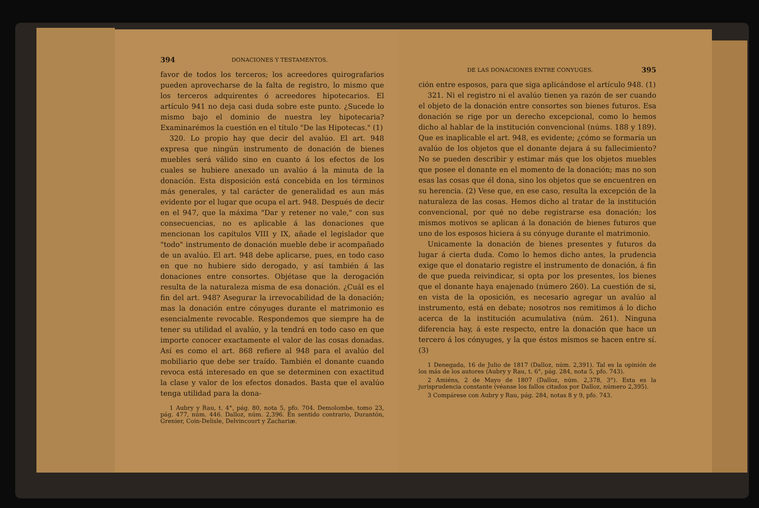394 DONACIONES Y TESTAMENTOS.
favor de todos los terceros; los acreedores quirografarios pueden aprovecharse de la falta de registro, lo mismo que los terceros adquirentes ó acreedores hipotecarios. El artículo 941 no deja casi duda sobre este punto. ¿Sucede lo mismo bajo el dominio de nuestra ley hipotecaria? Examinarémos la cuestión en el título "De las Hipotecas." (1)
320. Lo propio hay que decir del avalúo. El art. 948 expresa que ningún instrumento de donación de bienes muebles será válido sino en cuanto á los efectos de los cuales se hubiere anexado un avalúo á la minuta de la donación. Esta disposición está concebida en los términos más generales, y tal carácter de generalidad es aun más evidente por el lugar que ocupa el art. 948. Después de decir en el 947, que la máxima "Dar y retener no vale," con sus consecuencias, no es aplicable á las donaciones que mencionan los capítulos VIII y IX, añade el legislador que "todo" instrumento de donación mueble debe ir acompañado de un avalúo. El art. 948 debe aplicarse, pues, en todo caso en que no hubiere sido derogado, y así también á las donaciones entre consortes. Objétase que la derogación resulta de la naturaleza misma de esa donación. ¿Cuál es el fin del art. 948? Asegurar la irrevocabilidad de la donación; mas la donación entre cónyuges durante el matrimonio es esencialmente revocable. Respondemos que siempre ha de tener su utilidad el avalúo, y la tendrá en todo caso en que importe conocer exactamente el valor de las cosas donadas. Así es como el art. 868 refiere al 948 para el avalúo del mobiliario que debe ser traído. También el donante cuando revoca está interesado en que se determinen con exactitud la clase y valor de los efectos donados. Basta que el avalúo tenga utilidad para la dona-
1 Aubry y Rau, t. 4°, pág. 80, nota 5, pfo. 704. Demolombe, tomo 23, pág. 477, núm. 446. Dalloz, núm. 2,396. En sentido contrario, Durantón, Grenier, Coin-Delisle, Delvincourt y Zachariæ.
DE LAS DONACIONES ENTRE CONYUGES. 395
ción entre esposos, para que siga aplicándose el artículo 948. (1)
321. Ni el registro ni el avalúo tienen ya razón de ser cuando el objeto de la donación entre consortes son bienes futuros. Esa donación se rige por un derecho excepcional, como lo hemos dicho al hablar de la institución convencional (núms. 188 y 189). Que es inaplicable el art. 948, es evidente; ¿cómo se formaría un avalúo de los objetos que el donante dejara á su fallecimiento? No se pueden describir y estimar más que los objetos muebles que posee el donante en el momento de la donación; mas no son esas las cosas que él dona, sino los objetos que se encuentren en su herencia. (2) Vese que, en ese caso, resulta la excepción de la naturaleza de las cosas. Hemos dicho al tratar de la institución convencional, por qué no debe registrarse esa donación; los mismos motivos se aplican á la donación de bienes futuros que uno de los esposos hiciera á su cónyuge durante el matrimonio.
Unicamente la donación de bienes presentes y futuros da lugar á cierta duda. Como lo hemos dicho antes, la prudencia exige que el donatario registre el instrumento de donación, á fin de que pueda reivindicar, si opta por los presentes, los bienes que el donante haya enajenado (número 260). La cuestión de si, en vista de la oposición, es necesario agregar un avalúo al instrumento, está en debate; nosotros nos remitimos á lo dicho acerca de la institución acumulativa (núm. 261). Ninguna diferencia hay, á este respecto, entre la donación que hace un tercero á los cónyuges, y la que éstos mismos se hacen entre sí. (3)
1 Denegada, 16 de Julio de 1817 (Dalloz, núm. 2,391). Tal es la opinión de los más de los autores (Aubry y Rau, t. 6°, pág. 284, nota 5, pfo. 743).
2 Amiéns, 2 de Mayo de 1807 (Dalloz, núm. 2,378, 3°). Esta es la jurisprudencia constante (véanse los fallos citados por Dalloz, número 2,395).
3 Compárese con Aubry y Rau, pág. 284, notas 8 y 9, pfo. 743.